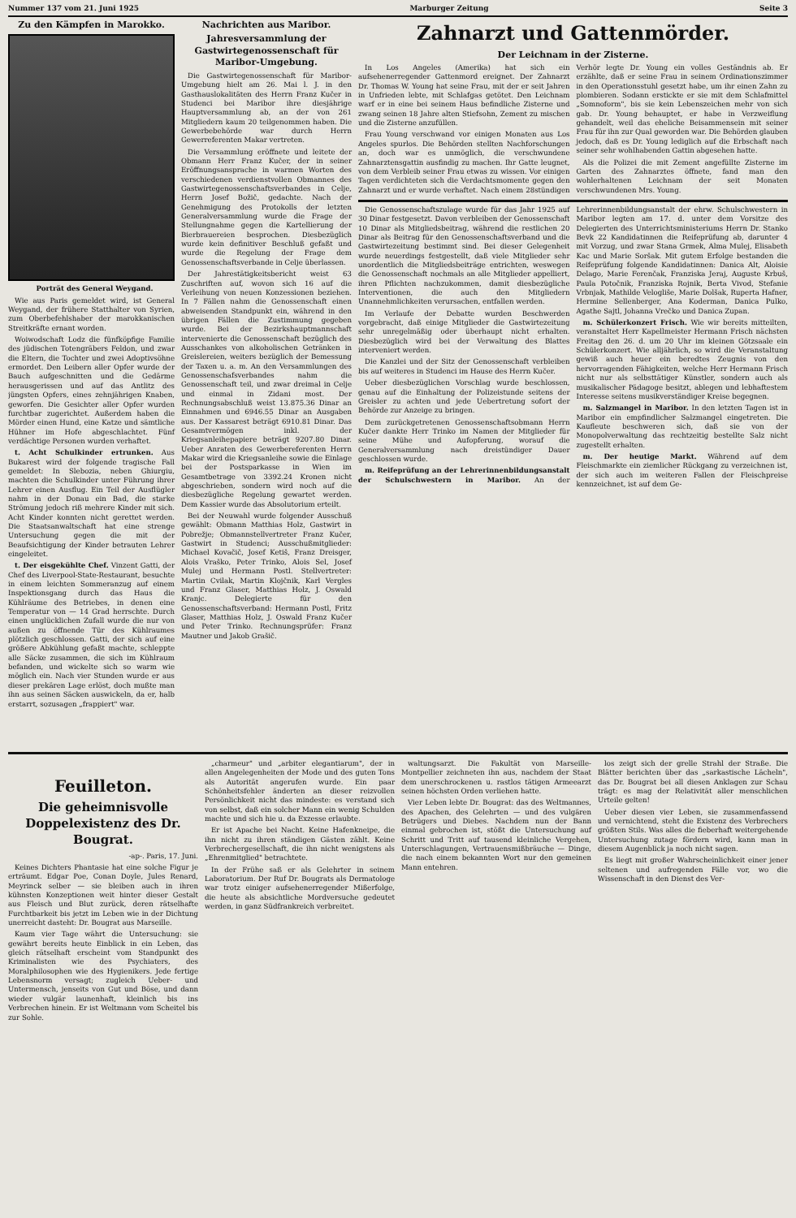Nummer 137 vom 21. Juni 1925 Marburger Zeitung Seite 3
Zu den Kämpfen in Marokko.
Porträt des General Weygand.
Wie aus Paris gemeldet wird, ist General Weygand, der frühere Statthalter von Syrien, zum Oberbefehlshaber der marokkanischen Streitkräfte ernant worden.
Woiwodschaft Lodz die fünfköpfige Familie des jüdischen Totengräbers Feldon, und zwar die Eltern, die Tochter und zwei Adoptivsöhne ermordet. Den Leibern aller Opfer wurde der Bauch aufgeschnitten und die Gedärme herausgerissen und auf das Antlitz des jüngsten Opfers, eines zehnjährigen Knaben, geworfen. Die Gesichter aller Opfer wurden furchtbar zugerichtet. Außerdem haben die Mörder einen Hund, eine Katze und sämtliche Hühner im Hofe abgeschlachtet. Fünf verdächtige Personen wurden verhaftet.
t. Acht Schulkinder ertrunken. Aus Bukarest wird der folgende tragische Fall gemeldet: In Slebozia, neben Ghiurgiu, machten die Schulkinder unter Führung ihrer Lehrer einen Ausflug. Ein Teil der Ausflügler nahm in der Donau ein Bad, die starke Strömung jedoch riß mehrere Kinder mit sich. Acht Kinder konnten nicht gerettet werden. Die Staatsanwaltschaft hat eine strenge Untersuchung gegen die mit der Beaufsichtigung der Kinder betrauten Lehrer eingeleitet.
t. Der eisgekühlte Chef. Vinzent Gatti, der Chef des Liverpool-State-Restaurant, besuchte in einem leichten Sommeranzug auf einem Inspektionsgang durch das Haus die Kühlräume des Betriebes, in denen eine Temperatur von — 14 Grad herrschte. Durch einen unglücklichen Zufall wurde die nur von außen zu öffnende Tür des Kühlraumes plötzlich geschlossen. Gatti, der sich auf eine größere Abkühlung gefaßt machte, schleppte alle Säcke zusammen, die sich im Kühlraum befanden, und wickelte sich so warm wie möglich ein. Nach vier Stunden wurde er aus dieser prekären Lage erlöst, doch mußte man ihn aus seinen Säcken auswickeln, da er, halb erstarrt, sozusagen „frappiert" war.
Nachrichten aus Maribor.
Jahresversammlung der Gastwirtegenossenschaft für Maribor-Umgebung.
Die Gastwirtegenossenschaft für Maribor-Umgebung hielt am 26. Mai l. J. in den Gasthauslokalitäten des Herrn Franz Kučer in Studenci bei Maribor ihre diesjährige Hauptversammlung ab, an der von 261 Mitgliedern kaum 20 teilgenommen haben. Die Gewerbebehörde war durch Herrn Gewerreferenten Makar vertreten.
Die Versammlung eröffnete und leitete der Obmann Herr Franz Kučer, der in seiner Eröffnungsansprache in warmen Worten des verschiedenen verdienstvollen Obmannes des Gastwirtegenossenschaftsverbandes in Celje, Herrn Josef Božič, gedachte. Nach der Genehmigung des Protokolls der letzten Generalversammlung wurde die Frage der Stellungnahme gegen die Kartellierung der Bierbrauereien besprochen. Diesbezüglich wurde kein definitiver Beschluß gefaßt und wurde die Regelung der Frage dem Genossenschaftsverbande in Celje überlassen.
Der Jahrestätigkeitsbericht weist 63 Zuschriften auf, wovon sich 16 auf die Verleihung von neuen Konzessionen beziehen. In 7 Fällen nahm die Genossenschaft einen abweisenden Standpunkt ein, während in den übrigen Fällen die Zustimmung gegeben wurde. Bei der Bezirkshauptmannschaft intervenierte die Genossenschaft bezüglich des Ausschankes von alkoholischen Getränken in Greislereien, weiters bezüglich der Bemessung der Taxen u. a. m. An den Versammlungen des Genossenschafsverbandes nahm die Genossenschaft teil, und zwar dreimal in Celje und einmal in Zidani most. Der Rechnungsabschluß weist 13.875.36 Dinar an Einnahmen und 6946.55 Dinar an Ausgaben aus. Der Kassarest beträgt 6910.81 Dinar. Das Gesamtvermögen inkl. der Kriegsanleihepapiere beträgt 9207.80 Dinar. Ueber Anraten des Gewerbereferenten Herrn Makar wird die Kriegsanleihe sowie die Einlage bei der Postsparkasse in Wien im Gesamtbetrage von 3392.24 Kronen nicht abgeschrieben, sondern wird noch auf die diesbezügliche Regelung gewartet werden. Dem Kassier wurde das Absolutorium erteilt.
Bei der Neuwahl wurde folgender Ausschuß gewählt: Obmann Matthias Holz, Gastwirt in Pobrežje; Obmannstellvertreter Franz Kučer, Gastwirt in Studenci; Ausschußmitglieder: Michael Kovačič, Josef Ketiš, Franz Dreisger, Alois Vraško, Peter Trinko, Alois Sel, Josef Mulej und Hermann Postl. Stellvertreter: Martin Cvilak, Martin Klojčnik, Karl Vergles und Franz Glaser, Matthias Holz, J. Oswald Kranjc. Delegierte für den Genossenschaftsverband: Hermann Postl, Fritz Glaser, Matthias Holz, J. Oswald Franz Kučer und Peter Trinko. Rechnungsprüfer: Franz Mautner und Jakob Grašič.
Zahnarzt und Gattenmörder.
Der Leichnam in der Zisterne.
In Los Angeles (Amerika) hat sich ein aufsehenerregender Gattenmord ereignet. Der Zahnarzt Dr. Thomas W. Young hat seine Frau, mit der er seit Jahren in Unfrieden lebte, mit Schlafgas getötet. Den Leichnam warf er in eine bei seinem Haus befindliche Zisterne und zwang seinen 18 Jahre alten Stiefsohn, Zement zu mischen und die Zisterne anzufüllen.
Frau Young verschwand vor einigen Monaten aus Los Angeles spurlos. Die Behörden stellten Nachforschungen an, doch war es unmöglich, die verschwundene Zahnarztensgattin ausfindig zu machen. Ihr Gatte leugnet, von dem Verbleib seiner Frau etwas zu wissen. Vor einigen Tagen verdichteten sich die Verdachtsmomente gegen den Zahnarzt und er wurde verhaftet. Nach einem 28stündigen Verhör legte Dr. Young ein volles Geständnis ab. Er erzählte, daß er seine Frau in seinem Ordinationszimmer in den Operationsstuhl gesetzt habe, um ihr einen Zahn zu plombieren. Sodann erstickte er sie mit dem Schlafmittel „Somnoform", bis sie kein Lebenszeichen mehr von sich gab. Dr. Young behauptet, er habe in Verzweiflung gehandelt, weil das eheliche Beisammensein mit seiner Frau für ihn zur Qual geworden war. Die Behörden glauben jedoch, daß es Dr. Young lediglich auf die Erbschaft nach seiner sehr wohlhabenden Gattin abgesehen hatte.
Als die Polizei die mit Zement angefüllte Zisterne im Garten des Zahnarztes öffnete, fand man den wohlerhaltenen Leichnam der seit Monaten verschwundenen Mrs. Young.
Die Genossenschaftszulage wurde für das Jahr 1925 auf 30 Dinar festgesetzt. Davon verbleiben der Genossenschaft 10 Dinar als Mitgliedsbeitrag, während die restlichen 20 Dinar als Beitrag für den Genossenschaftsverband und die Gastwirtezeitung bestimmt sind. Bei dieser Gelegenheit wurde neuerdings festgestellt, daß viele Mitglieder sehr unordentlich die Mitgliedsbeiträge entrichten, weswegen die Genossenschaft nochmals an alle Mitglieder appelliert, ihren Pflichten nachzukommen, damit diesbezügliche Interventionen, die auch den Mitgliedern Unannehmlichkeiten verursachen, entfallen werden.
Im Verlaufe der Debatte wurden Beschwerden vorgebracht, daß einige Mitglieder die Gastwirtezeitung sehr unregelmäßig oder überhaupt nicht erhalten. Diesbezüglich wird bei der Verwaltung des Blattes interveniert werden.
Die Kanzlei und der Sitz der Genossenschaft verbleiben bis auf weiteres in Studenci im Hause des Herrn Kučer.
Ueber diesbezüglichen Vorschlag wurde beschlossen, genau auf die Einhaltung der Polizeistunde seitens der Greisler zu achten und jede Uebertretung sofort der Behörde zur Anzeige zu bringen.
Dem zurückgetretenen Genossenschaftsobmann Herrn Kučer dankte Herr Trinko im Namen der Mitglieder für seine Mühe und Aufopferung, worauf die Generalversammlung nach dreistündiger Dauer geschlossen wurde.
m. Reifeprüfung an der Lehrerinnenbildungsanstalt der Schulschwestern in Maribor. An der Lehrerinnenbildungsanstalt der ehrw. Schulschwestern in Maribor legten am 17. d. unter dem Vorsitze des Delegierten des Unterrichtsministeriums Herrn Dr. Stanko Bevk 22 Kandidatinnen die Reifeprüfung ab, darunter 4 mit Vorzug, und zwar Stana Grmek, Alma Mulej, Elisabeth Kac und Marie Soršak. Mit gutem Erfolge bestanden die Reifeprüfung folgende Kandidatinnen: Danica Alt, Aloisie Delago, Marie Ferenčak, Franziska Jeraj, Auguste Krbuš, Paula Potočnik, Franziska Rojnik, Berta Vivod, Stefanie Vrbnjak, Mathilde Velogliše, Marie Dolšak, Ruperta Hafner, Hermine Sellenberger, Ana Koderman, Danica Pulko, Agathe Sajtl, Johanna Vrečko und Danica Zupan.
m. Schülerkonzert Frisch. Wie wir bereits mitteilten, veranstaltet Herr Kapellmeister Hermann Frisch nächsten Freitag den 26. d. um 20 Uhr im kleinen Götzsaale ein Schülerkonzert. Wie alljährlich, so wird die Veranstaltung gewiß auch heuer ein beredtes Zeugnis von den hervorragenden Fähigkeiten, welche Herr Hermann Frisch nicht nur als selbsttätiger Künstler, sondern auch als musikalischer Pädagoge besitzt, ablegen und lebhaftestem Interesse seitens musikverständiger Kreise begegnen.
m. Salzmangel in Maribor. In den letzten Tagen ist in Maribor ein empfindlicher Salzmangel eingetreten. Die Kaufleute beschweren sich, daß sie von der Monopolverwaltung das rechtzeitig bestellte Salz nicht zugestellt erhalten.
m. Der heutige Markt. Während auf dem Fleischmarkte ein ziemlicher Rückgang zu verzeichnen ist, der sich auch im weiteren Fallen der Fleischpreise kennzeichnet, ist auf dem Ge-
Feuilleton.
Die geheimnisvolle Doppelexistenz des Dr. Bougrat.
-ap-. Paris, 17. Juni.
Keines Dichters Phantasie hat eine solche Figur je erträumt. Edgar Poe, Conan Doyle, Jules Renard, Meyrinck selber — sie bleiben auch in ihren kühnsten Konzeptionen weit hinter dieser Gestalt aus Fleisch und Blut zurück, deren rätselhafte Furchtbarkeit bis jetzt im Leben wie in der Dichtung unerreicht dasteht: Dr. Bougrat aus Marseille.
Kaum vier Tage währt die Untersuchung: sie gewährt bereits heute Einblick in ein Leben, das gleich rätselhaft erscheint vom Standpunkt des Kriminalisten wie des Psychiaters, des Moralphilosophen wie des Hygienikers. Jede fertige Lebensnorm versagt; zugleich Ueber- und Untermensch, jenseits von Gut und Böse, und dann wieder vulgär launenhaft, kleinlich bis ins Verbrechen hinein. Er ist Weltmann vom Scheitel bis zur Sohle.
„charmeur" und „arbiter elegantiarum", der in allen Angelegenheiten der Mode und des guten Tons als Autorität angerufen wurde. Ein paar Schönheitsfehler änderten an dieser reizvollen Persönlichkeit nicht das mindeste: es verstand sich von selbst, daß ein solcher Mann ein wenig Schulden machte und sich hie u. da Exzesse erlaubte.
Er ist Apache bei Nacht. Keine Hafenkneipe, die ihn nicht zu ihren ständigen Gästen zählt. Keine Verbrechergesellschaft, die ihn nicht wenigstens als „Ehrenmitglied" betrachtete.
In der Frühe saß er als Gelehrter in seinem Laboratorium. Der Ruf Dr. Bougrats als Dermatologe war trotz einiger aufsehenerregender Mißerfolge, die heute als absichtliche Mordversuche gedeutet werden, in ganz Südfrankreich verbreitet.
waltungsarzt. Die Fakultät von Marseille-Montpellier zeichneten ihn aus, nachdem der Staat dem unerschrockenen u. rastlos tätigen Armeearzt seinen höchsten Orden verliehen hatte.
Vier Leben lebte Dr. Bougrat: das des Weltmannes, des Apachen, des Gelehrten — und des vulgären Betrügers und Diebes. Nachdem nun der Bann einmal gebrochen ist, stößt die Untersuchung auf Schritt und Tritt auf tausend kleinliche Vergehen, Unterschlagungen, Vertrauensmißbräuche — Dinge, die nach einem bekannten Wort nur den gemeinen Mann entehren.
los zeigt sich der grelle Strahl der Straße. Die Blätter berichten über das „sarkastische Lächeln", das Dr. Bougrat bei all diesen Anklagen zur Schau trägt: es mag der Relativität aller menschlichen Urteile gelten!
Ueber diesen vier Leben, sie zusammenfassend und vernichtend, steht die Existenz des Verbrechers größten Stils. Was alles die fieberhaft weitergehende Untersuchung zutage fördern wird, kann man in diesem Augenblick ja noch nicht sagen.
Es liegt mit großer Wahrscheinlichkeit einer jener seltenen und aufregenden Fälle vor, wo die Wissenschaft in den Dienst des Ver-